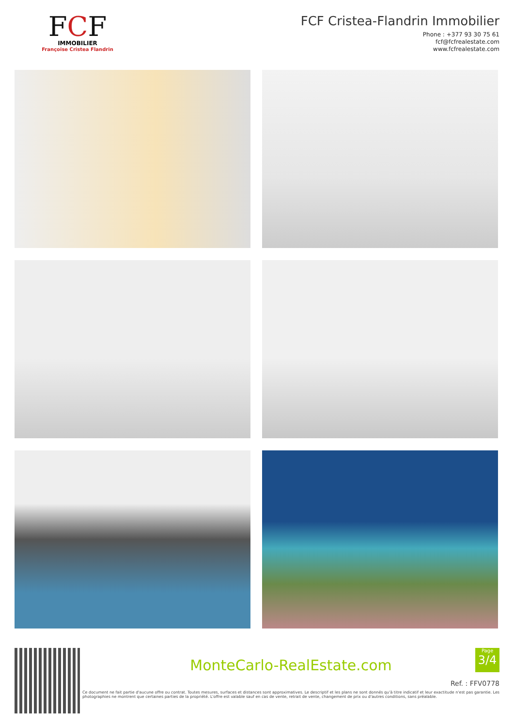FCF
IMMOBILIER
Françoise Cristea Flandrin
FCF Cristea-Flandrin Immobilier
Phone : +377 93 30 75 61
fcf@fcfrealestate.com
www.fcfrealestate.com
MonteCarlo-RealEstate.com
Ref. : FFV0778
Ce document ne fait partie d'aucune offre ou contrat. Toutes mesures, surfaces et distances sont approximatives. Le descriptif et les plans ne sont donnés qu'à titre indicatif et leur exactitude n'est pas garantie. Les photographies ne montrent que certaines parties de la propriété. L'offre est valable sauf en cas de vente, retrait de vente, changement de prix ou d'autres conditions, sans préalable.
Page
3/4